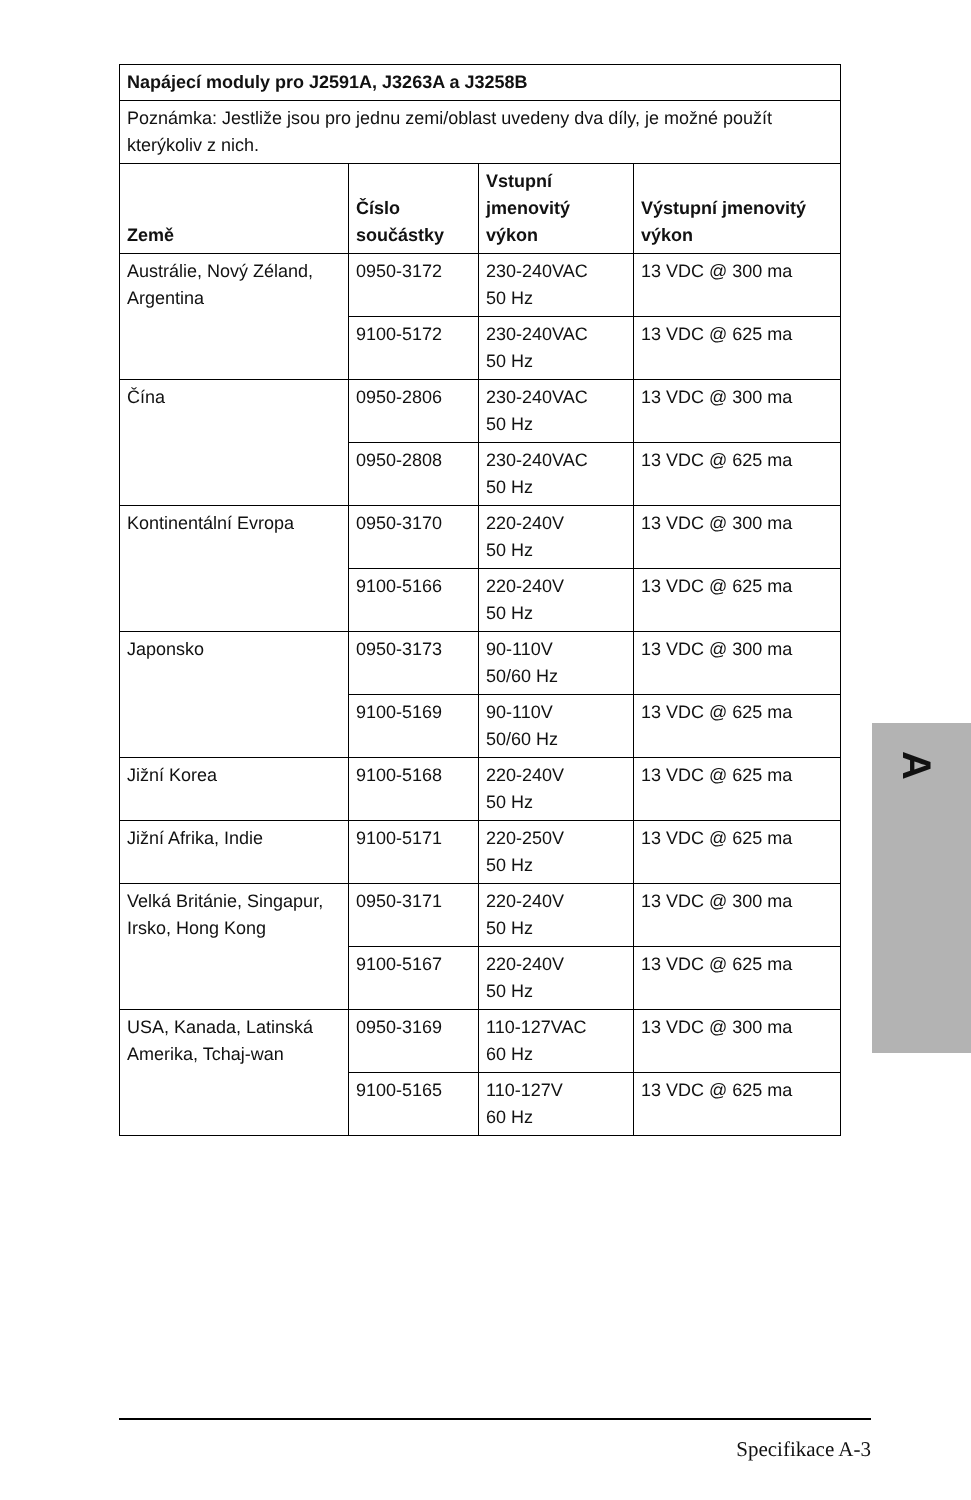| Napájecí moduly pro J2591A, J3263A a J3258B | | | |
| --- | --- | --- | --- |
| Poznámka: Jestliže jsou pro jednu zemi/oblast uvedeny dva díly, je možné použít kterýkoliv z nich. | | | |
| Země | Číslo součástky | Vstupní jmenovitý výkon | Výstupní jmenovitý výkon |
| Austrálie, Nový Zéland, Argentina | 0950-3172 | 230-240VAC 50 Hz | 13 VDC @ 300 ma |
| | 9100-5172 | 230-240VAC 50 Hz | 13 VDC @ 625 ma |
| Čína | 0950-2806 | 230-240VAC 50 Hz | 13 VDC @ 300 ma |
| | 0950-2808 | 230-240VAC 50 Hz | 13 VDC @ 625 ma |
| Kontinentální Evropa | 0950-3170 | 220-240V 50 Hz | 13 VDC @ 300 ma |
| | 9100-5166 | 220-240V 50 Hz | 13 VDC @ 625 ma |
| Japonsko | 0950-3173 | 90-110V 50/60 Hz | 13 VDC @ 300 ma |
| | 9100-5169 | 90-110V 50/60 Hz | 13 VDC @ 625 ma |
| Jižní Korea | 9100-5168 | 220-240V 50 Hz | 13 VDC @ 625 ma |
| Jižní Afrika, Indie | 9100-5171 | 220-250V 50 Hz | 13 VDC @ 625 ma |
| Velká Británie, Singapur, Irsko, Hong Kong | 0950-3171 | 220-240V 50 Hz | 13 VDC @ 300 ma |
| | 9100-5167 | 220-240V 50 Hz | 13 VDC @ 625 ma |
| USA, Kanada, Latinská Amerika, Tchaj-wan | 0950-3169 | 110-127VAC 60 Hz | 13 VDC @ 300 ma |
| | 9100-5165 | 110-127V 60 Hz | 13 VDC @ 625 ma |
A
Specifikace A-3